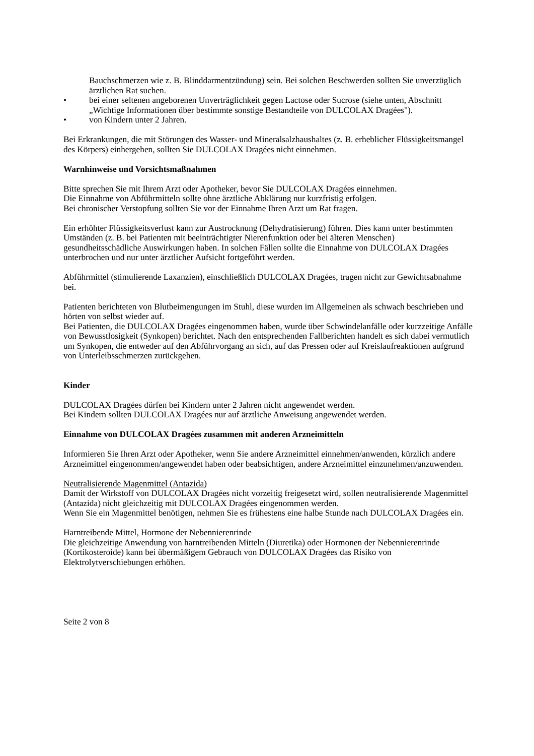Bauchschmerzen wie z. B. Blinddarmentzündung) sein. Bei solchen Beschwerden sollten Sie unverzüglich ärztlichen Rat suchen.
• bei einer seltenen angeborenen Unverträglichkeit gegen Lactose oder Sucrose (siehe unten, Abschnitt „Wichtige Informationen über bestimmte sonstige Bestandteile von DULCOLAX Dragées").
• von Kindern unter 2 Jahren.
Bei Erkrankungen, die mit Störungen des Wasser- und Mineralsalzhaushaltes (z. B. erheblicher Flüssigkeitsmangel des Körpers) einhergehen, sollten Sie DULCOLAX Dragées nicht einnehmen.
Warnhinweise und Vorsichtsmaßnahmen
Bitte sprechen Sie mit Ihrem Arzt oder Apotheker, bevor Sie DULCOLAX Dragées einnehmen.
Die Einnahme von Abführmitteln sollte ohne ärztliche Abklärung nur kurzfristig erfolgen.
Bei chronischer Verstopfung sollten Sie vor der Einnahme Ihren Arzt um Rat fragen.
Ein erhöhter Flüssigkeitsverlust kann zur Austrocknung (Dehydratisierung) führen. Dies kann unter bestimmten Umständen (z. B. bei Patienten mit beeinträchtigter Nierenfunktion oder bei älteren Menschen) gesundheitsschädliche Auswirkungen haben. In solchen Fällen sollte die Einnahme von DULCOLAX Dragées unterbrochen und nur unter ärztlicher Aufsicht fortgeführt werden.
Abführmittel (stimulierende Laxanzien), einschließlich DULCOLAX Dragées, tragen nicht zur Gewichtsabnahme bei.
Patienten berichteten von Blutbeimengungen im Stuhl, diese wurden im Allgemeinen als schwach beschrieben und hörten von selbst wieder auf.
Bei Patienten, die DULCOLAX Dragées eingenommen haben, wurde über Schwindelanfälle oder kurzzeitige Anfälle von Bewusstlosigkeit (Synkopen) berichtet. Nach den entsprechenden Fallberichten handelt es sich dabei vermutlich um Synkopen, die entweder auf den Abführvorgang an sich, auf das Pressen oder auf Kreislaufreaktionen aufgrund von Unterleibsschmerzen zurückgehen.
Kinder
DULCOLAX Dragées dürfen bei Kindern unter 2 Jahren nicht angewendet werden.
Bei Kindern sollten DULCOLAX Dragées nur auf ärztliche Anweisung angewendet werden.
Einnahme von DULCOLAX Dragées zusammen mit anderen Arzneimitteln
Informieren Sie Ihren Arzt oder Apotheker, wenn Sie andere Arzneimittel einnehmen/anwenden, kürzlich andere Arzneimittel eingenommen/angewendet haben oder beabsichtigen, andere Arzneimittel einzunehmen/anzuwenden.
Neutralisierende Magenmittel (Antazida)
Damit der Wirkstoff von DULCOLAX Dragées nicht vorzeitig freigesetzt wird, sollen neutralisierende Magenmittel (Antazida) nicht gleichzeitig mit DULCOLAX Dragées eingenommen werden.
Wenn Sie ein Magenmittel benötigen, nehmen Sie es frühestens eine halbe Stunde nach DULCOLAX Dragées ein.
Harntreibende Mittel, Hormone der Nebennierenrinde
Die gleichzeitige Anwendung von harntreibenden Mitteln (Diuretika) oder Hormonen der Nebennierenrinde (Kortikosteroide) kann bei übermäßigem Gebrauch von DULCOLAX Dragées das Risiko von Elektrolytverschiebungen erhöhen.
Seite 2 von 8